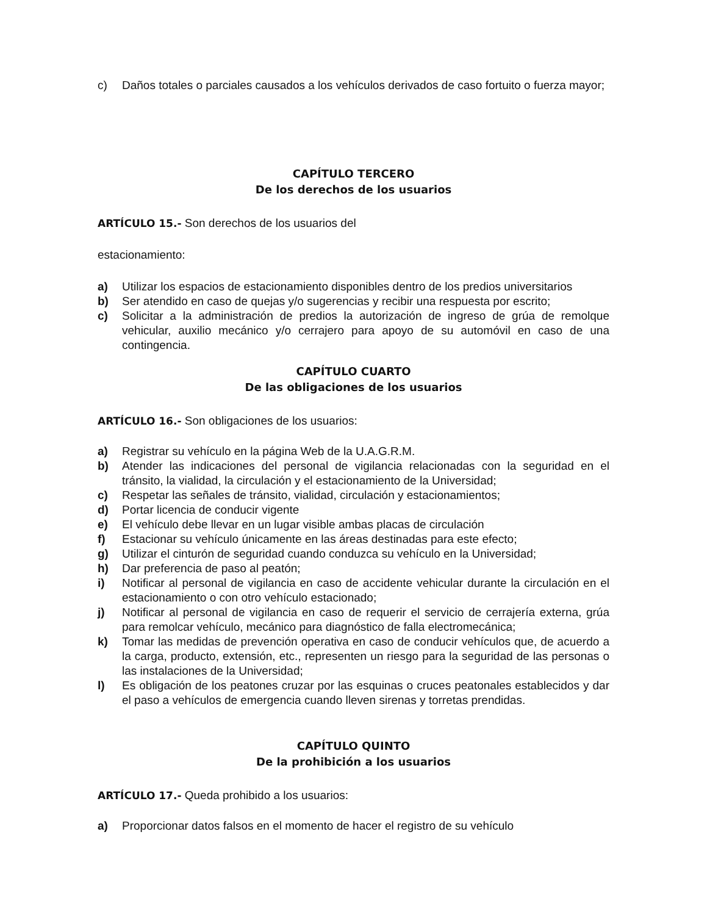c) Daños totales o parciales causados a los vehículos derivados de caso fortuito o fuerza mayor;
CAPÍTULO TERCERO
De los derechos de los usuarios
ARTÍCULO 15.- Son derechos de los usuarios del
estacionamiento:
a) Utilizar los espacios de estacionamiento disponibles dentro de los predios universitarios
b) Ser atendido en caso de quejas y/o sugerencias y recibir una respuesta por escrito;
c) Solicitar a la administración de predios la autorización de ingreso de grúa de remolque vehicular, auxilio mecánico y/o cerrajero para apoyo de su automóvil en caso de una contingencia.
CAPÍTULO CUARTO
De las obligaciones de los usuarios
ARTÍCULO 16.- Son obligaciones de los usuarios:
a) Registrar su vehículo en la página Web de la U.A.G.R.M.
b) Atender las indicaciones del personal de vigilancia relacionadas con la seguridad en el tránsito, la vialidad, la circulación y el estacionamiento de la Universidad;
c) Respetar las señales de tránsito, vialidad, circulación y estacionamientos;
d) Portar licencia de conducir vigente
e) El vehículo debe llevar en un lugar visible ambas placas de circulación
f) Estacionar su vehículo únicamente en las áreas destinadas para este efecto;
g) Utilizar el cinturón de seguridad cuando conduzca su vehículo en la Universidad;
h) Dar preferencia de paso al peatón;
i) Notificar al personal de vigilancia en caso de accidente vehicular durante la circulación en el estacionamiento o con otro vehículo estacionado;
j) Notificar al personal de vigilancia en caso de requerir el servicio de cerrajería externa, grúa para remolcar vehículo, mecánico para diagnóstico de falla electromecánica;
k) Tomar las medidas de prevención operativa en caso de conducir vehículos que, de acuerdo a la carga, producto, extensión, etc., representen un riesgo para la seguridad de las personas o las instalaciones de la Universidad;
l) Es obligación de los peatones cruzar por las esquinas o cruces peatonales establecidos y dar el paso a vehículos de emergencia cuando lleven sirenas y torretas prendidas.
CAPÍTULO QUINTO
De la prohibición a los usuarios
ARTÍCULO 17.- Queda prohibido a los usuarios:
a) Proporcionar datos falsos en el momento de hacer el registro de su vehículo